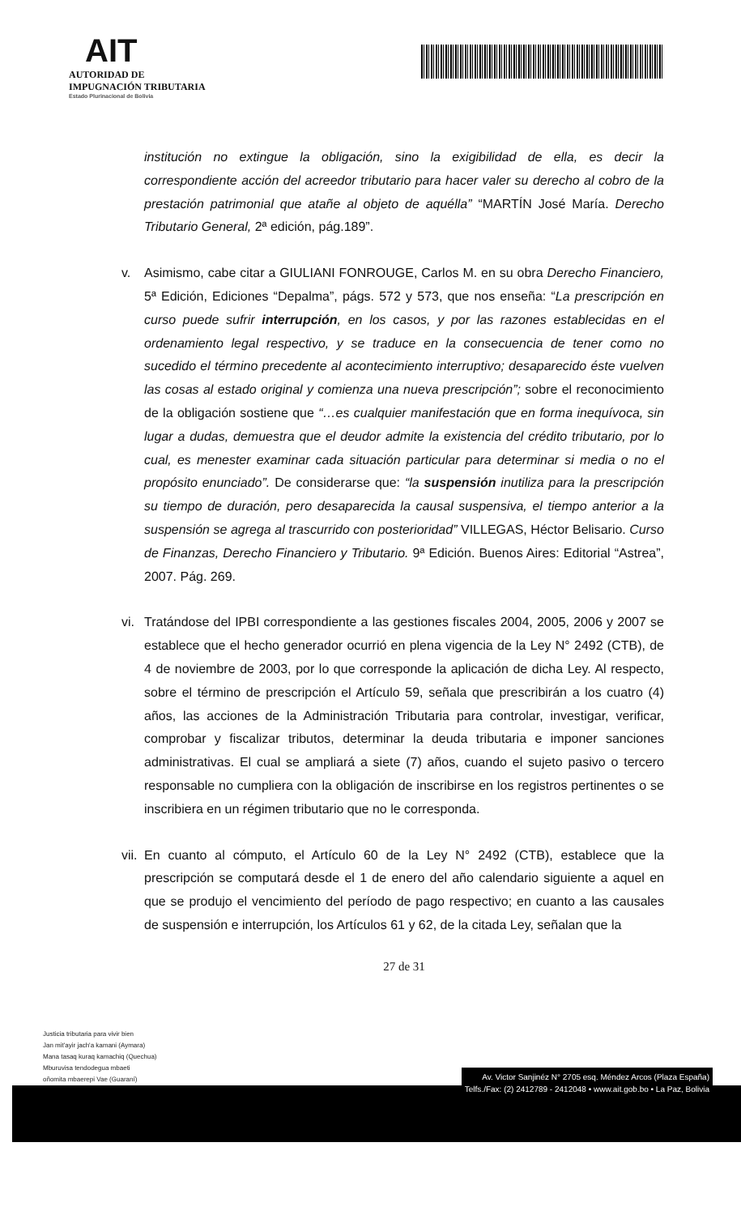AIT
AUTORIDAD DE
IMPUGNACIÓN TRIBUTARIA
Estado Plurinacional de Bolivia
institución no extingue la obligación, sino la exigibilidad de ella, es decir la correspondiente acción del acreedor tributario para hacer valer su derecho al cobro de la prestación patrimonial que atañe al objeto de aquélla” “MARTÍN José María. Derecho Tributario General, 2ª edición, pág.189”.
v. Asimismo, cabe citar a GIULIANI FONROUGE, Carlos M. en su obra Derecho Financiero, 5ª Edición, Ediciones “Depalma”, págs. 572 y 573, que nos enseña: “La prescripción en curso puede sufrir interrupción, en los casos, y por las razones establecidas en el ordenamiento legal respectivo, y se traduce en la consecuencia de tener como no sucedido el término precedente al acontecimiento interruptivo; desaparecido éste vuelven las cosas al estado original y comienza una nueva prescripción”; sobre el reconocimiento de la obligación sostiene que “…es cualquier manifestación que en forma inequívoca, sin lugar a dudas, demuestra que el deudor admite la existencia del crédito tributario, por lo cual, es menester examinar cada situación particular para determinar si media o no el propósito enunciado”. De considerarse que: “la suspensión inutiliza para la prescripción su tiempo de duración, pero desaparecida la causal suspensiva, el tiempo anterior a la suspensión se agrega al trascurrido con posterioridad” VILLEGAS, Héctor Belisario. Curso de Finanzas, Derecho Financiero y Tributario. 9ª Edición. Buenos Aires: Editorial “Astrea”, 2007. Pág. 269.
vi. Tratándose del IPBI correspondiente a las gestiones fiscales 2004, 2005, 2006 y 2007 se establece que el hecho generador ocurrió en plena vigencia de la Ley N° 2492 (CTB), de 4 de noviembre de 2003, por lo que corresponde la aplicación de dicha Ley. Al respecto, sobre el término de prescripción el Artículo 59, señala que prescribirán a los cuatro (4) años, las acciones de la Administración Tributaria para controlar, investigar, verificar, comprobar y fiscalizar tributos, determinar la deuda tributaria e imponer sanciones administrativas. El cual se ampliará a siete (7) años, cuando el sujeto pasivo o tercero responsable no cumpliera con la obligación de inscribirse en los registros pertinentes o se inscribiera en un régimen tributario que no le corresponda.
vii. En cuanto al cómputo, el Artículo 60 de la Ley N° 2492 (CTB), establece que la prescripción se computará desde el 1 de enero del año calendario siguiente a aquel en que se produjo el vencimiento del período de pago respectivo; en cuanto a las causales de suspensión e interrupción, los Artículos 61 y 62, de la citada Ley, señalan que la
27 de 31
Justicia tributaria para vivir bien
Jan mit'ayir jach'a kamani (Aymara)
Mana tasaq kuraq kamachiq (Quechua)
Mburuvisa tendodegua mbaeti
oñomita mbaerepi Vae (Guaraní)
Av. Victor Sanjinéz N° 2705 esq. Méndez Arcos (Plaza España)
Telfs./Fax: (2) 2412789 - 2412048 • www.ait.gob.bo • La Paz, Bolivia